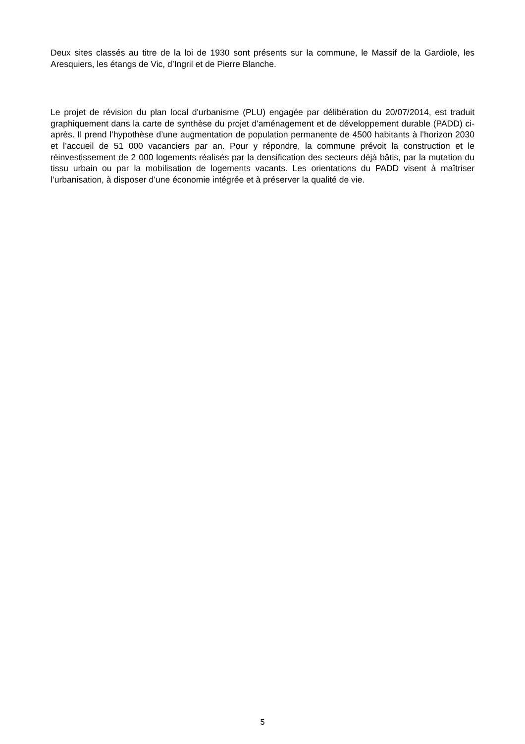Deux sites classés au titre de la loi de 1930 sont présents sur la commune, le Massif de la Gardiole, les Aresquiers, les étangs de Vic, d’Ingril et de Pierre Blanche.
Le projet de révision du plan local d'urbanisme (PLU) engagée par délibération du 20/07/2014, est traduit graphiquement dans la carte de synthèse du projet d'aménagement et de développement durable (PADD) ci-après. Il prend l’hypothèse d’une augmentation de population permanente de 4500 habitants à l’horizon 2030 et l’accueil de 51 000 vacanciers par an. Pour y répondre, la commune prévoit la construction et le réinvestissement de 2 000 logements réalisés par la densification des secteurs déjà bâtis, par la mutation du tissu urbain ou par la mobilisation de logements vacants. Les orientations du PADD visent à maîtriser l’urbanisation, à disposer d’une économie intégrée et à préserver la qualité de vie.
5